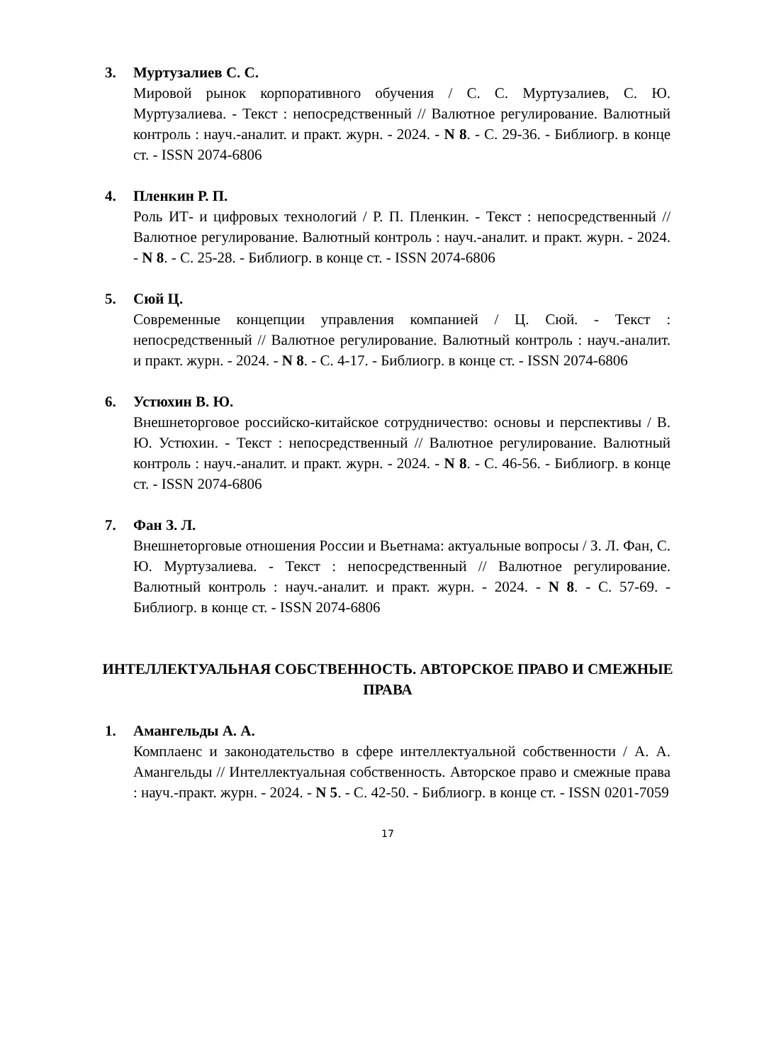3. Муртузалиев С. С.
Мировой рынок корпоративного обучения / С. С. Муртузалиев, С. Ю. Муртузалиева. - Текст : непосредственный // Валютное регулирование. Валютный контроль : науч.-аналит. и практ. журн. - 2024. - N 8. - С. 29-36. - Библиогр. в конце ст. - ISSN 2074-6806
4. Пленкин Р. П.
Роль ИТ- и цифровых технологий / Р. П. Пленкин. - Текст : непосредственный // Валютное регулирование. Валютный контроль : науч.-аналит. и практ. журн. - 2024. - N 8. - С. 25-28. - Библиогр. в конце ст. - ISSN 2074-6806
5. Сюй Ц.
Современные концепции управления компанией / Ц. Сюй. - Текст : непосредственный // Валютное регулирование. Валютный контроль : науч.-аналит. и практ. журн. - 2024. - N 8. - С. 4-17. - Библиогр. в конце ст. - ISSN 2074-6806
6. Устюхин В. Ю.
Внешнеторговое российско-китайское сотрудничество: основы и перспективы / В. Ю. Устюхин. - Текст : непосредственный // Валютное регулирование. Валютный контроль : науч.-аналит. и практ. журн. - 2024. - N 8. - С. 46-56. - Библиогр. в конце ст. - ISSN 2074-6806
7. Фан З. Л.
Внешнеторговые отношения России и Вьетнама: актуальные вопросы / З. Л. Фан, С. Ю. Муртузалиева. - Текст : непосредственный // Валютное регулирование. Валютный контроль : науч.-аналит. и практ. журн. - 2024. - N 8. - С. 57-69. - Библиогр. в конце ст. - ISSN 2074-6806
ИНТЕЛЛЕКТУАЛЬНАЯ СОБСТВЕННОСТЬ. АВТОРСКОЕ ПРАВО И СМЕЖНЫЕ ПРАВА
1. Амангельды А. А.
Комплаенс и законодательство в сфере интеллектуальной собственности / А. А. Амангельды // Интеллектуальная собственность. Авторское право и смежные права : науч.-практ. журн. - 2024. - N 5. - С. 42-50. - Библиогр. в конце ст. - ISSN 0201-7059
17